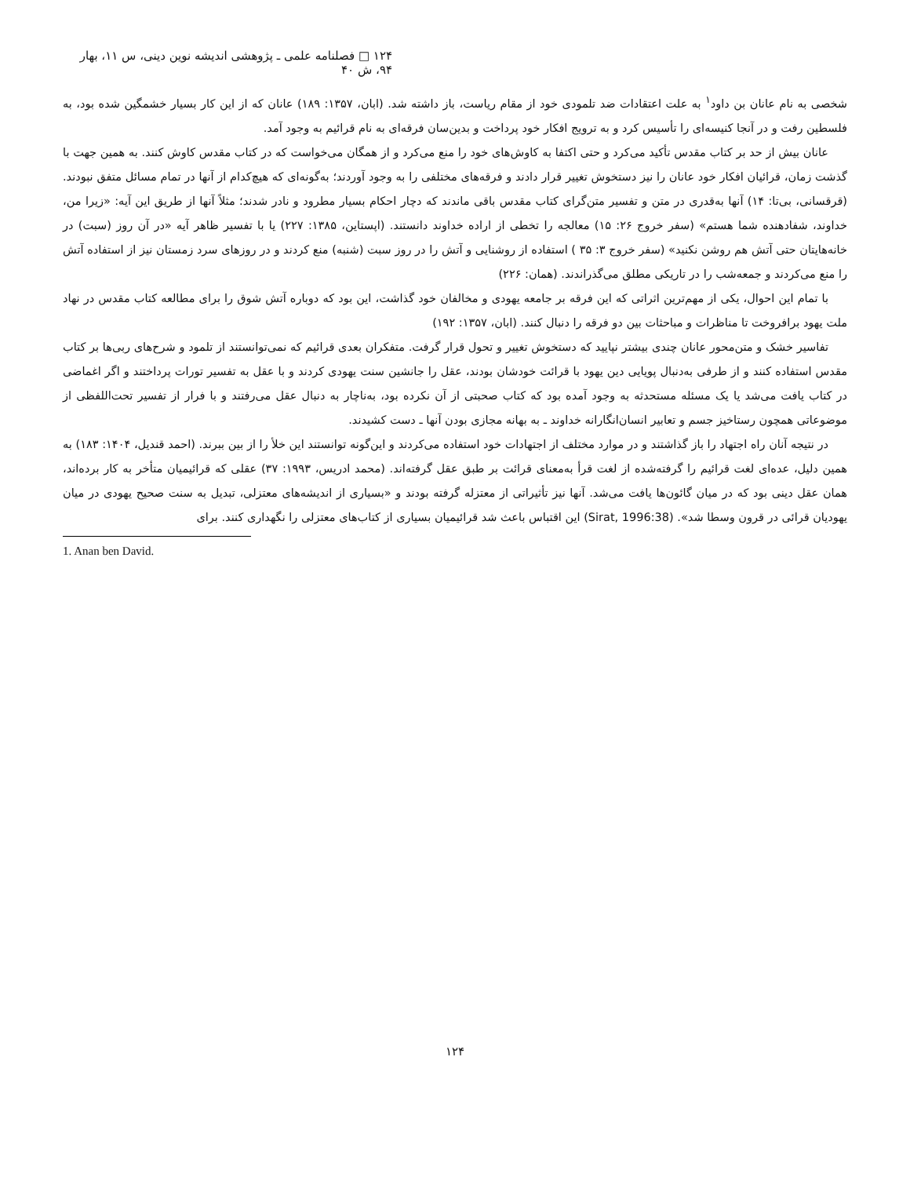۱۲۴ □ فصلنامه علمی ـ پژوهشی اندیشه نوین دینی، س ۱۱، بهار ۹۴، ش ۴۰
شخصی به نام عانان بن داود<sup>۱</sup> به علت اعتقادات ضد تلمودی خود از مقام ریاست، باز داشته شد. (ابان، ۱۳۵۷: ۱۸۹) عانان که از این کار بسیار خشمگین شده بود، به فلسطین رفت و در آنجا کنیسه‌ای را تأسیس کرد و به ترویج افکار خود پرداخت و بدین‌سان فرقه‌ای به نام قرائیم به وجود آمد.
عانان بیش از حد بر کتاب مقدس تأکید می‌کرد و حتی اکتفا به کاوش‌های خود را منع می‌کرد و از همگان می‌خواست که در کتاب مقدس کاوش کنند. به همین جهت با گذشت زمان، قرائیان افکار خود عانان را نیز دستخوش تغییر قرار دادند و فرقه‌های مختلفی را به وجود آوردند؛ به‌گونه‌ای که هیچ‌کدام از آنها در تمام مسائل متفق نبودند. (قرقسانی، بی‌تا: ۱۴) آنها به‌قدری در متن و تفسیر متن‌گرای کتاب مقدس باقی ماندند که دچار احکام بسیار مطرود و نادر شدند؛ مثلاً آنها از طریق این آیه: «زیرا من، خداوند، شفادهنده شما هستم» (سفر خروج ۲۶: ۱۵) معالجه را تخطی از اراده خداوند دانستند. (اپستاین، ۱۳۸۵: ۲۲۷) یا با تفسیر ظاهر آیه «در آن روز (سبت) در خانه‌هایتان حتی آتش هم روشن نکنید» (سفر خروج ۳: ۳۵ ) استفاده از روشنایی و آتش را در روز سبت (شنبه) منع کردند و در روزهای سرد زمستان نیز از استفاده آتش را منع می‌کردند و جمعه‌شب را در تاریکی مطلق می‌گذراندند. (همان: ۲۲۶)
با تمام این احوال، یکی از مهم‌ترین اثراتی که این فرقه بر جامعه یهودی و مخالفان خود گذاشت، این بود که دوباره آتش شوق را برای مطالعه کتاب مقدس در نهاد ملت یهود برافروخت تا مناظرات و مباحثات بین دو فرقه را دنبال کنند. (ابان، ۱۳۵۷: ۱۹۲)
تفاسیر خشک و متن‌محور عانان چندی بیشتر نپایید که دستخوش تغییر و تحول قرار گرفت. متفکران بعدی قرائیم که نمی‌توانستند از تلمود و شرح‌های ربی‌ها بر کتاب مقدس استفاده کنند و از طرفی به‌دنبال پویایی دین یهود با قرائت خودشان بودند، عقل را جانشین سنت یهودی کردند و با عقل به تفسیر تورات پرداختند و اگر اغماضی در کتاب یافت می‌شد یا یک مسئله مستحدثه به وجود آمده بود که کتاب صحبتی از آن نکرده بود، به‌ناچار به دنبال عقل می‌رفتند و با فرار از تفسیر تحت‌اللفظی از موضوعاتی همچون رستاخیز جسم و تعابیر انسان‌انگارانه خداوند ـ به بهانه مجازی بودن آنها ـ دست کشیدند.
در نتیجه آنان راه اجتهاد را باز گذاشتند و در موارد مختلف از اجتهادات خود استفاده می‌کردند و این‌گونه توانستند این خلأ را از بین ببرند. (احمد قندیل، ۱۴۰۴: ۱۸۳) به همین دلیل، عده‌ای لغت قرائیم را گرفته‌شده از لغت قرأ به‌معنای قرائت بر طبق عقل گرفته‌اند. (محمد ادریس، ۱۹۹۳: ۳۷) عقلی که قرائیمیان متأخر به کار برده‌اند، همان عقل دینی بود که در میان گائون‌ها یافت می‌شد. آنها نیز تأثیراتی از معتزله گرفته بودند و «بسیاری از اندیشه‌های معتزلی، تبدیل به سنت صحیح یهودی در میان یهودیان قرائی در قرون وسطا شد». (Sirat, 1996:38) این اقتباس باعث شد قرائیمیان بسیاری از کتاب‌های معتزلی را نگهداری کنند. برای
1. Anan ben David.
۱۲۴